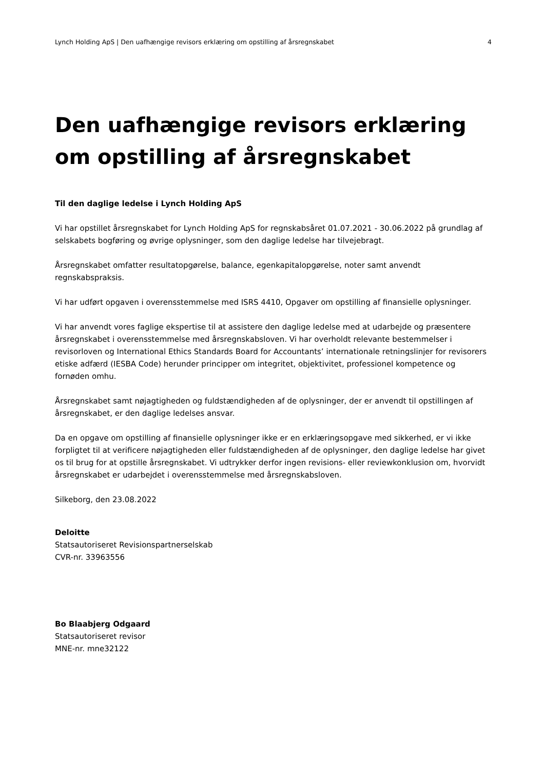Lynch Holding ApS | Den uafhængige revisors erklæring om opstilling af årsregnskabet 4
Den uafhængige revisors erklæring om opstilling af årsregnskabet
Til den daglige ledelse i Lynch Holding ApS
Vi har opstillet årsregnskabet for Lynch Holding ApS for regnskabsåret 01.07.2021 - 30.06.2022 på grundlag af selskabets bogføring og øvrige oplysninger, som den daglige ledelse har tilvejebragt.
Årsregnskabet omfatter resultatopgørelse, balance, egenkapitalopgørelse, noter samt anvendt regnskabspraksis.
Vi har udført opgaven i overensstemmelse med ISRS 4410, Opgaver om opstilling af finansielle oplysninger.
Vi har anvendt vores faglige ekspertise til at assistere den daglige ledelse med at udarbejde og præsentere årsregnskabet i overensstemmelse med årsregnskabsloven. Vi har overholdt relevante bestemmelser i revisorloven og International Ethics Standards Board for Accountants’ internationale retningslinjer for revisorers etiske adfærd (IESBA Code) herunder principper om integritet, objektivitet, professionel kompetence og fornøden omhu.
Årsregnskabet samt nøjagtigheden og fuldstændigheden af de oplysninger, der er anvendt til opstillingen af årsregnskabet, er den daglige ledelses ansvar.
Da en opgave om opstilling af finansielle oplysninger ikke er en erklæringsopgave med sikkerhed, er vi ikke forpligtet til at verificere nøjagtigheden eller fuldstændigheden af de oplysninger, den daglige ledelse har givet os til brug for at opstille årsregnskabet. Vi udtrykker derfor ingen revisions- eller reviewkonklusion om, hvorvidt årsregnskabet er udarbejdet i overensstemmelse med årsregnskabsloven.
Silkeborg, den 23.08.2022
Deloitte
Statsautoriseret Revisionspartnerselskab
CVR-nr. 33963556
Bo Blaabjerg Odgaard
Statsautoriseret revisor
MNE-nr. mne32122